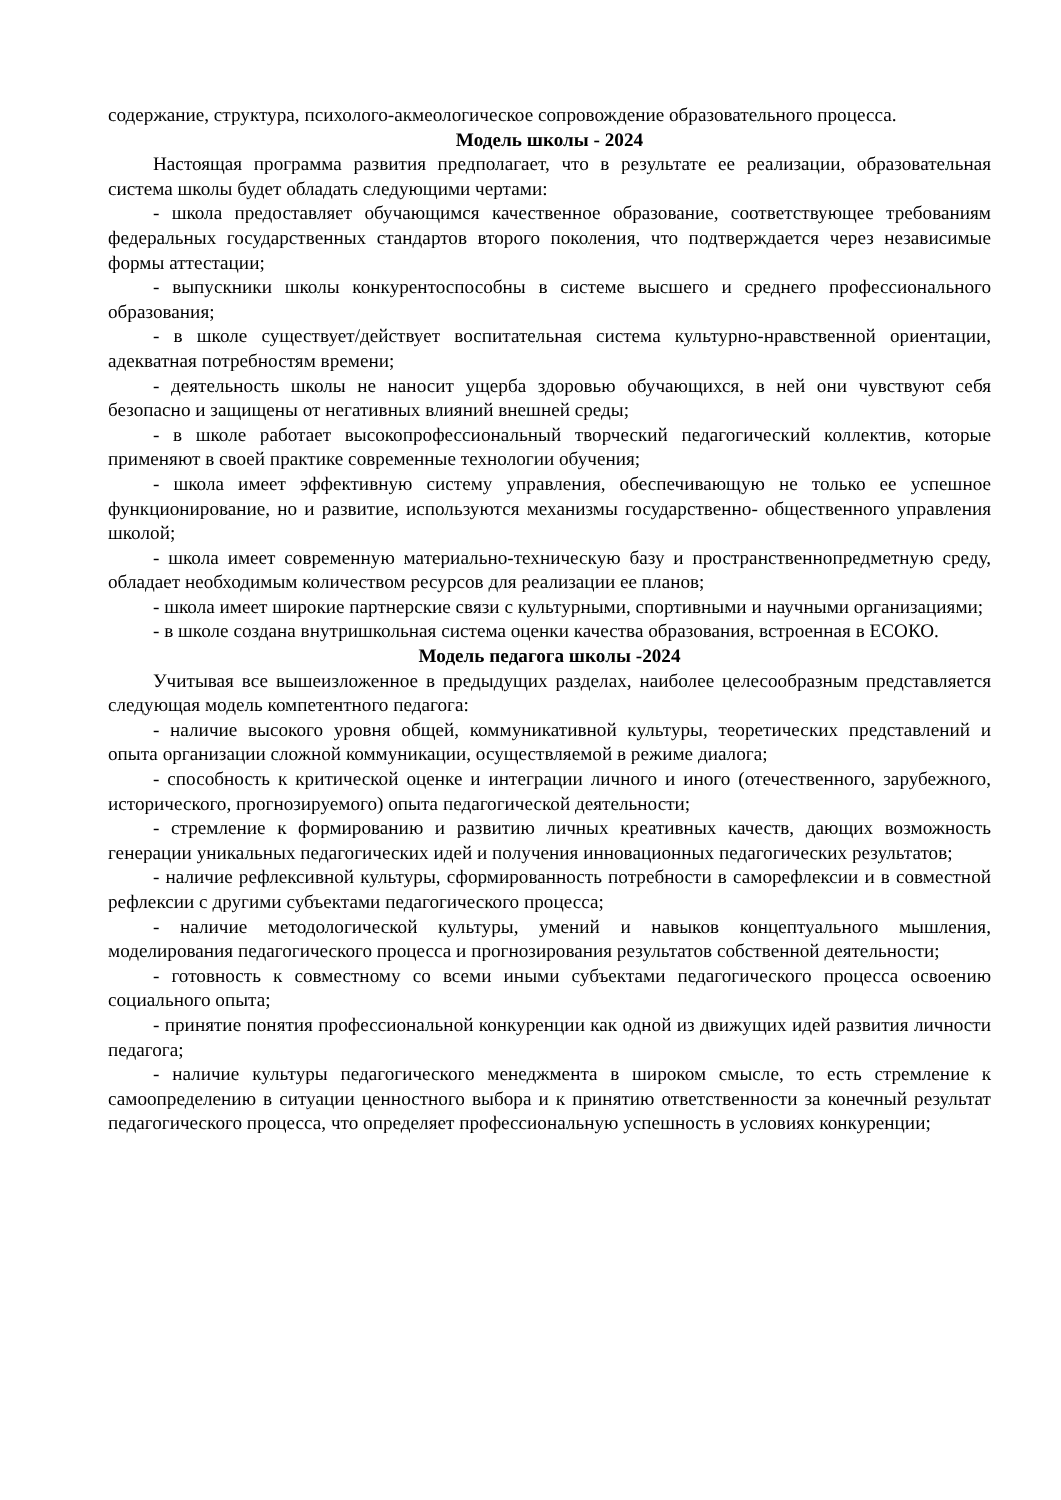содержание, структура, психолого-акмеологическое сопровождение образовательного процесса.
Модель школы - 2024
Настоящая программа развития предполагает, что в результате ее реализации, образовательная система школы будет обладать следующими чертами:
- школа предоставляет обучающимся качественное образование, соответствующее требованиям федеральных государственных стандартов второго поколения, что подтверждается через независимые формы аттестации;
- выпускники школы конкурентоспособны в системе высшего и среднего профессионального образования;
- в школе существует/действует воспитательная система культурно-нравственной ориентации, адекватная потребностям времени;
- деятельность школы не наносит ущерба здоровью обучающихся, в ней они чувствуют себя безопасно и защищены от негативных влияний внешней среды;
- в школе работает высокопрофессиональный творческий педагогический коллектив, которые применяют в своей практике современные технологии обучения;
- школа имеет эффективную систему управления, обеспечивающую не только ее успешное функционирование, но и развитие, используются механизмы государственно- общественного управления школой;
- школа имеет современную материально-техническую базу и пространственнопредметную среду, обладает необходимым количеством ресурсов для реализации ее планов;
- школа имеет широкие партнерские связи с культурными, спортивными и научными организациями;
- в школе создана внутришкольная система оценки качества образования, встроенная в ЕСОКО.
Модель педагога школы -2024
Учитывая все вышеизложенное в предыдущих разделах, наиболее целесообразным представляется следующая модель компетентного педагога:
- наличие высокого уровня общей, коммуникативной культуры, теоретических представлений и опыта организации сложной коммуникации, осуществляемой в режиме диалога;
- способность к критической оценке и интеграции личного и иного (отечественного, зарубежного, исторического, прогнозируемого) опыта педагогической деятельности;
- стремление к формированию и развитию личных креативных качеств, дающих возможность генерации уникальных педагогических идей и получения инновационных педагогических результатов;
- наличие рефлексивной культуры, сформированность потребности в саморефлексии и в совместной рефлексии с другими субъектами педагогического процесса;
- наличие методологической культуры, умений и навыков концептуального мышления, моделирования педагогического процесса и прогнозирования результатов собственной деятельности;
- готовность к совместному со всеми иными субъектами педагогического процесса освоению социального опыта;
- принятие понятия профессиональной конкуренции как одной из движущих идей развития личности педагога;
- наличие культуры педагогического менеджмента в широком смысле, то есть стремление к самоопределению в ситуации ценностного выбора и к принятию ответственности за конечный результат педагогического процесса, что определяет профессиональную успешность в условиях конкуренции;